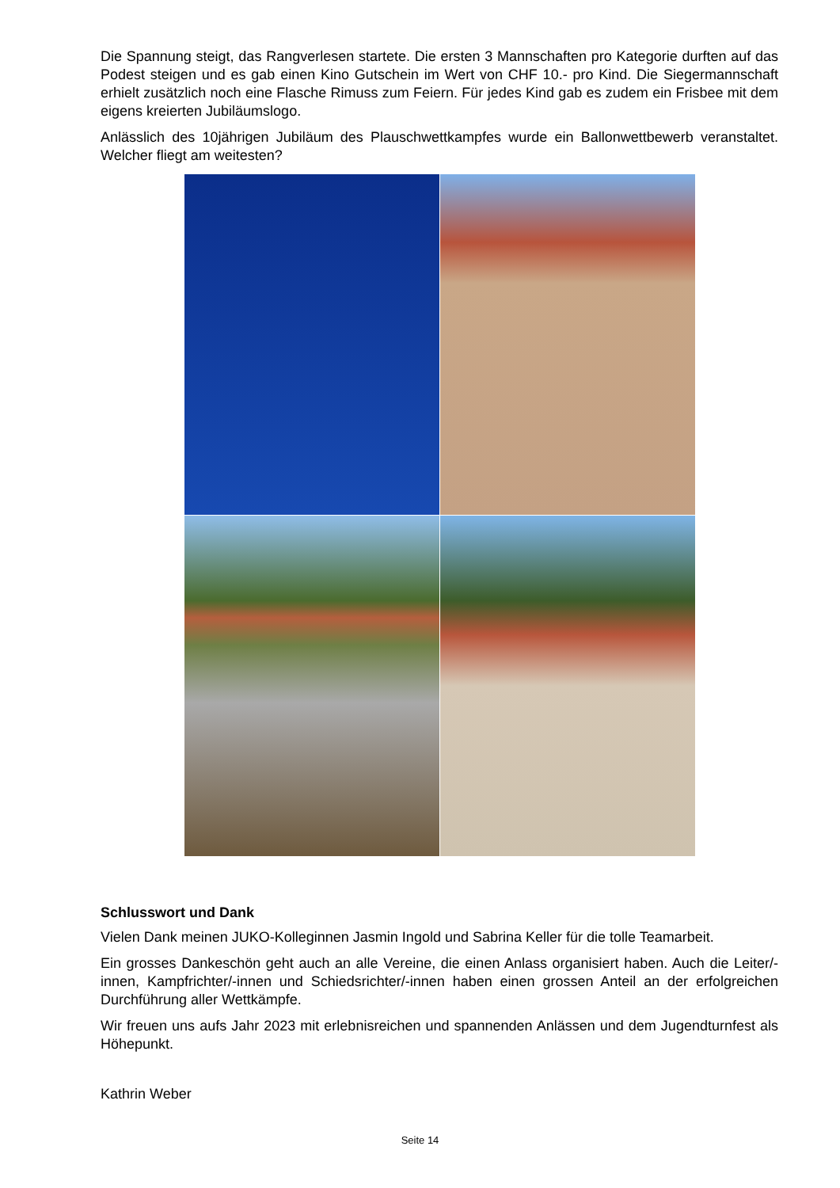Die Spannung steigt, das Rangverlesen startete. Die ersten 3 Mannschaften pro Kategorie durften auf das Podest steigen und es gab einen Kino Gutschein im Wert von CHF 10.- pro Kind. Die Siegermannschaft erhielt zusätzlich noch eine Flasche Rimuss zum Feiern. Für jedes Kind gab es zudem ein Frisbee mit dem eigens kreierten Jubiläumslogo.
Anlässlich des 10jährigen Jubiläum des Plauschwettkampfes wurde ein Ballonwettbewerb veranstaltet. Welcher fliegt am weitesten?
Schlusswort und Dank
Vielen Dank meinen JUKO-Kolleginnen Jasmin Ingold und Sabrina Keller für die tolle Teamarbeit.
Ein grosses Dankeschön geht auch an alle Vereine, die einen Anlass organisiert haben. Auch die Leiter/-innen, Kampfrichter/-innen und Schiedsrichter/-innen haben einen grossen Anteil an der erfolgreichen Durchführung aller Wettkämpfe.
Wir freuen uns aufs Jahr 2023 mit erlebnisreichen und spannenden Anlässen und dem Jugendturnfest als Höhepunkt.
Kathrin Weber
Seite 14